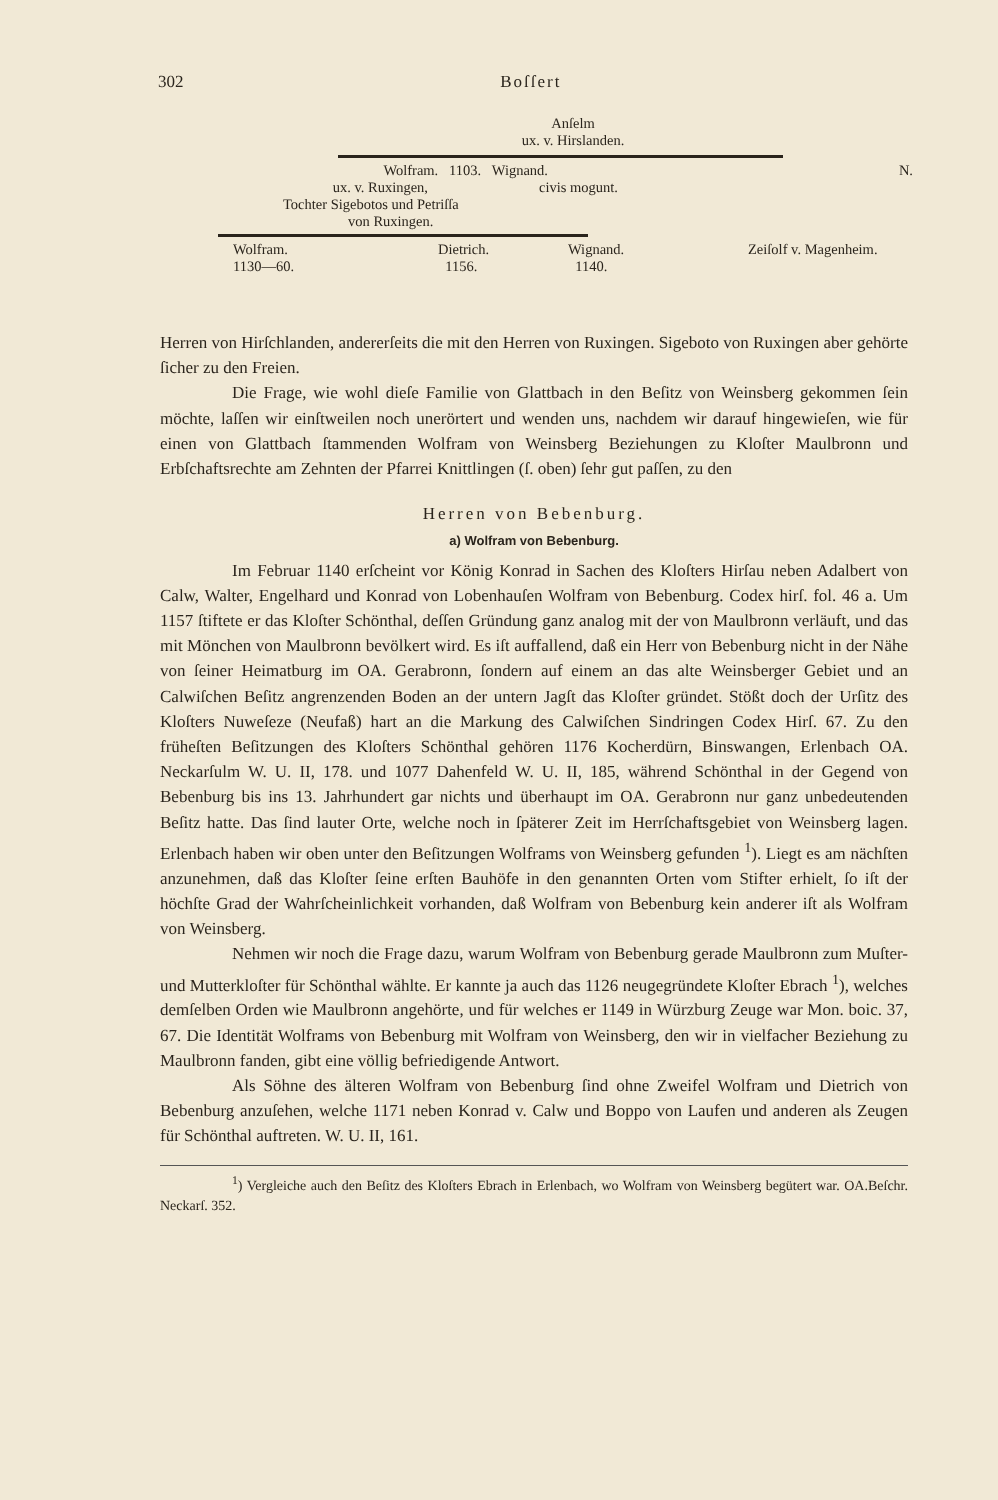302 Boſſert
Anſelm
ux. v. Hirslanden.
Wolfram. 1103. Wignand. N.
ux. v. Ruxingen, civis mogunt.
Tochter Sigebotos und Petriſſa
von Ruxingen.
Wolfram.
1130—60.
Dietrich.
1156.
Wignand.
1140.
Zeiſolf v. Magenheim.
Herren von Hirſchlanden, andererſeits die mit den Herren von Ruxingen. Sigeboto von Ruxingen aber gehörte ſicher zu den Freien.
Die Frage, wie wohl dieſe Familie von Glattbach in den Beſitz von Weinsberg gekommen ſein möchte, laſſen wir einſtweilen noch unerörtert und wenden uns, nachdem wir darauf hingewieſen, wie für einen von Glattbach ſtammenden Wolfram von Weinsberg Beziehungen zu Kloſter Maulbronn und Erbſchaftsrechte am Zehnten der Pfarrei Knittlingen (ſ. oben) ſehr gut paſſen, zu den
Herren von Bebenburg.
a) Wolfram von Bebenburg.
Im Februar 1140 erſcheint vor König Konrad in Sachen des Kloſters Hirſau neben Adalbert von Calw, Walter, Engelhard und Konrad von Lobenhauſen Wolfram von Bebenburg. Codex hirſ. fol. 46 a. Um 1157 ſtiftete er das Kloſter Schönthal, deſſen Gründung ganz analog mit der von Maulbronn verläuft, und das mit Mönchen von Maulbronn bevölkert wird. Es iſt auffallend, daß ein Herr von Bebenburg nicht in der Nähe von ſeiner Heimatburg im OA. Gerabronn, ſondern auf einem an das alte Weinsberger Gebiet und an Calwiſchen Beſitz angrenzenden Boden an der untern Jagſt das Kloſter gründet. Stößt doch der Urſitz des Kloſters Nuweſeze (Neufaß) hart an die Markung des Calwiſchen Sindringen Codex Hirſ. 67. Zu den früheſten Beſitzungen des Kloſters Schönthal gehören 1176 Kocherdürn, Binswangen, Erlenbach OA. Neckarſulm W. U. II, 178. und 1077 Dahenfeld W. U. II, 185, während Schönthal in der Gegend von Bebenburg bis ins 13. Jahrhundert gar nichts und überhaupt im OA. Gerabronn nur ganz unbedeutenden Beſitz hatte. Das ſind lauter Orte, welche noch in ſpäterer Zeit im Herrſchaftsgebiet von Weinsberg lagen. Erlenbach haben wir oben unter den Beſitzungen Wolframs von Weinsberg gefunden <sup>1</sup>). Liegt es am nächſten anzunehmen, daß das Kloſter ſeine erſten Bauhöfe in den genannten Orten vom Stifter erhielt, ſo iſt der höchſte Grad der Wahrſcheinlichkeit vorhanden, daß Wolfram von Bebenburg kein anderer iſt als Wolfram von Weinsberg.
Nehmen wir noch die Frage dazu, warum Wolfram von Bebenburg gerade Maulbronn zum Muſter- und Mutterkloſter für Schönthal wählte. Er kannte ja auch das 1126 neugegründete Kloſter Ebrach <sup>1</sup>), welches demſelben Orden wie Maulbronn angehörte, und für welches er 1149 in Würzburg Zeuge war Mon. boic. 37, 67. Die Identität Wolframs von Bebenburg mit Wolfram von Weinsberg, den wir in vielfacher Beziehung zu Maulbronn fanden, gibt eine völlig befriedigende Antwort.
Als Söhne des älteren Wolfram von Bebenburg ſind ohne Zweifel Wolfram und Dietrich von Bebenburg anzuſehen, welche 1171 neben Konrad v. Calw und Boppo von Laufen und anderen als Zeugen für Schönthal auftreten. W. U. II, 161.
<sup>1</sup>) Vergleiche auch den Beſitz des Kloſters Ebrach in Erlenbach, wo Wolfram von Weinsberg begütert war. OA.Beſchr. Neckarſ. 352.